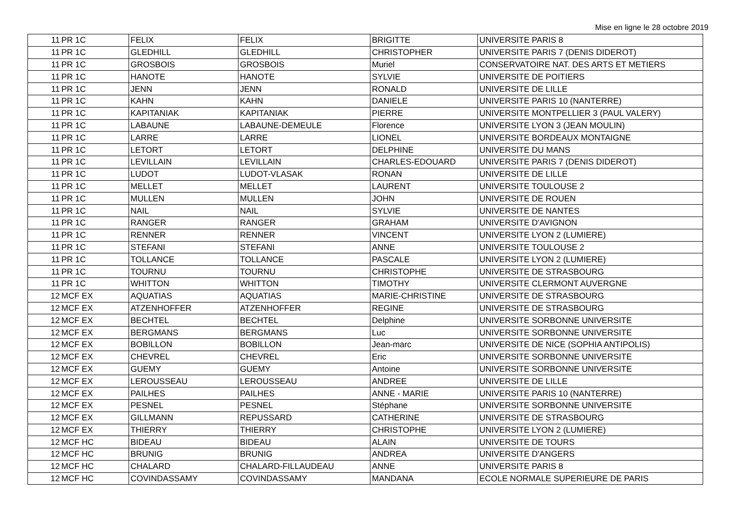Mise en ligne le 28 octobre 2019
| 11 | PR 1C | FELIX | FELIX | BRIGITTE | UNIVERSITE PARIS 8 |
| 11 | PR 1C | GLEDHILL | GLEDHILL | CHRISTOPHER | UNIVERSITE PARIS 7 (DENIS DIDEROT) |
| 11 | PR 1C | GROSBOIS | GROSBOIS | Muriel | CONSERVATOIRE NAT. DES ARTS ET METIERS |
| 11 | PR 1C | HANOTE | HANOTE | SYLVIE | UNIVERSITE DE POITIERS |
| 11 | PR 1C | JENN | JENN | RONALD | UNIVERSITE DE LILLE |
| 11 | PR 1C | KAHN | KAHN | DANIELE | UNIVERSITE PARIS 10 (NANTERRE) |
| 11 | PR 1C | KAPITANIAK | KAPITANIAK | PIERRE | UNIVERSITE MONTPELLIER 3 (PAUL VALERY) |
| 11 | PR 1C | LABAUNE | LABAUNE-DEMEULE | Florence | UNIVERSITE LYON 3 (JEAN MOULIN) |
| 11 | PR 1C | LARRE | LARRE | LIONEL | UNIVERSITE BORDEAUX MONTAIGNE |
| 11 | PR 1C | LETORT | LETORT | DELPHINE | UNIVERSITE DU MANS |
| 11 | PR 1C | LEVILLAIN | LEVILLAIN | CHARLES-EDOUARD | UNIVERSITE PARIS 7 (DENIS DIDEROT) |
| 11 | PR 1C | LUDOT | LUDOT-VLASAK | RONAN | UNIVERSITE DE LILLE |
| 11 | PR 1C | MELLET | MELLET | LAURENT | UNIVERSITE TOULOUSE 2 |
| 11 | PR 1C | MULLEN | MULLEN | JOHN | UNIVERSITE DE ROUEN |
| 11 | PR 1C | NAIL | NAIL | SYLVIE | UNIVERSITE DE NANTES |
| 11 | PR 1C | RANGER | RANGER | GRAHAM | UNIVERSITE D'AVIGNON |
| 11 | PR 1C | RENNER | RENNER | VINCENT | UNIVERSITE LYON 2 (LUMIERE) |
| 11 | PR 1C | STEFANI | STEFANI | ANNE | UNIVERSITE TOULOUSE 2 |
| 11 | PR 1C | TOLLANCE | TOLLANCE | PASCALE | UNIVERSITE LYON 2 (LUMIERE) |
| 11 | PR 1C | TOURNU | TOURNU | CHRISTOPHE | UNIVERSITE DE STRASBOURG |
| 11 | PR 1C | WHITTON | WHITTON | TIMOTHY | UNIVERSITE CLERMONT AUVERGNE |
| 12 | MCF EX | AQUATIAS | AQUATIAS | MARIE-CHRISTINE | UNIVERSITE DE STRASBOURG |
| 12 | MCF EX | ATZENHOFFER | ATZENHOFFER | REGINE | UNIVERSITE DE STRASBOURG |
| 12 | MCF EX | BECHTEL | BECHTEL | Delphine | UNIVERSITE SORBONNE UNIVERSITE |
| 12 | MCF EX | BERGMANS | BERGMANS | Luc | UNIVERSITE SORBONNE UNIVERSITE |
| 12 | MCF EX | BOBILLON | BOBILLON | Jean-marc | UNIVERSITE DE NICE (SOPHIA ANTIPOLIS) |
| 12 | MCF EX | CHEVREL | CHEVREL | Eric | UNIVERSITE SORBONNE UNIVERSITE |
| 12 | MCF EX | GUEMY | GUEMY | Antoine | UNIVERSITE SORBONNE UNIVERSITE |
| 12 | MCF EX | LEROUSSEAU | LEROUSSEAU | ANDREE | UNIVERSITE DE LILLE |
| 12 | MCF EX | PAILHES | PAILHES | ANNE - MARIE | UNIVERSITE PARIS 10 (NANTERRE) |
| 12 | MCF EX | PESNEL | PESNEL | Stéphane | UNIVERSITE SORBONNE UNIVERSITE |
| 12 | MCF EX | GILLMANN | REPUSSARD | CATHERINE | UNIVERSITE DE STRASBOURG |
| 12 | MCF EX | THIERRY | THIERRY | CHRISTOPHE | UNIVERSITE LYON 2 (LUMIERE) |
| 12 | MCF HC | BIDEAU | BIDEAU | ALAIN | UNIVERSITE DE TOURS |
| 12 | MCF HC | BRUNIG | BRUNIG | ANDREA | UNIVERSITE D'ANGERS |
| 12 | MCF HC | CHALARD | CHALARD-FILLAUDEAU | ANNE | UNIVERSITE PARIS 8 |
| 12 | MCF HC | COVINDASSAMY | COVINDASSAMY | MANDANA | ECOLE NORMALE SUPERIEURE DE PARIS |